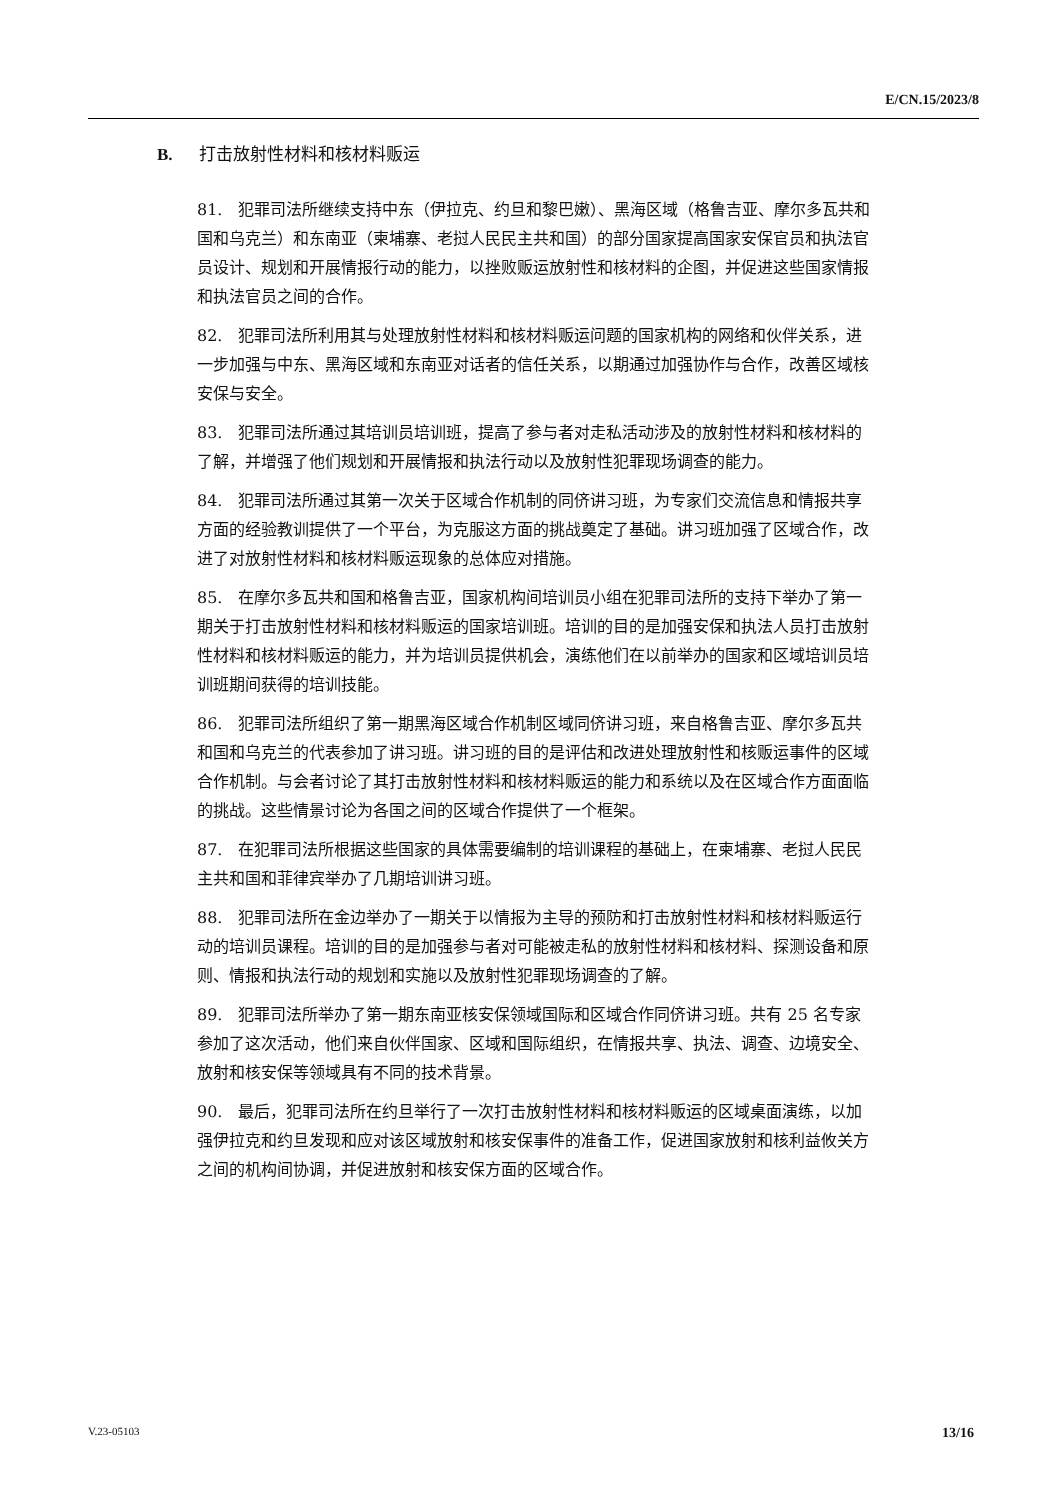E/CN.15/2023/8
B. 打击放射性材料和核材料贩运
81.　犯罪司法所继续支持中东（伊拉克、约旦和黎巴嫩）、黑海区域（格鲁吉亚、摩尔多瓦共和国和乌克兰）和东南亚（柬埔寨、老挝人民民主共和国）的部分国家提高国家安保官员和执法官员设计、规划和开展情报行动的能力，以挫败贩运放射性和核材料的企图，并促进这些国家情报和执法官员之间的合作。
82.　犯罪司法所利用其与处理放射性材料和核材料贩运问题的国家机构的网络和伙伴关系，进一步加强与中东、黑海区域和东南亚对话者的信任关系，以期通过加强协作与合作，改善区域核安保与安全。
83.　犯罪司法所通过其培训员培训班，提高了参与者对走私活动涉及的放射性材料和核材料的了解，并增强了他们规划和开展情报和执法行动以及放射性犯罪现场调查的能力。
84.　犯罪司法所通过其第一次关于区域合作机制的同侪讲习班，为专家们交流信息和情报共享方面的经验教训提供了一个平台，为克服这方面的挑战奠定了基础。讲习班加强了区域合作，改进了对放射性材料和核材料贩运现象的总体应对措施。
85.　在摩尔多瓦共和国和格鲁吉亚，国家机构间培训员小组在犯罪司法所的支持下举办了第一期关于打击放射性材料和核材料贩运的国家培训班。培训的目的是加强安保和执法人员打击放射性材料和核材料贩运的能力，并为培训员提供机会，演练他们在以前举办的国家和区域培训员培训班期间获得的培训技能。
86.　犯罪司法所组织了第一期黑海区域合作机制区域同侪讲习班，来自格鲁吉亚、摩尔多瓦共和国和乌克兰的代表参加了讲习班。讲习班的目的是评估和改进处理放射性和核贩运事件的区域合作机制。与会者讨论了其打击放射性材料和核材料贩运的能力和系统以及在区域合作方面面临的挑战。这些情景讨论为各国之间的区域合作提供了一个框架。
87.　在犯罪司法所根据这些国家的具体需要编制的培训课程的基础上，在柬埔寨、老挝人民民主共和国和菲律宾举办了几期培训讲习班。
88.　犯罪司法所在金边举办了一期关于以情报为主导的预防和打击放射性材料和核材料贩运行动的培训员课程。培训的目的是加强参与者对可能被走私的放射性材料和核材料、探测设备和原则、情报和执法行动的规划和实施以及放射性犯罪现场调查的了解。
89.　犯罪司法所举办了第一期东南亚核安保领域国际和区域合作同侪讲习班。共有 25 名专家参加了这次活动，他们来自伙伴国家、区域和国际组织，在情报共享、执法、调查、边境安全、放射和核安保等领域具有不同的技术背景。
90.　最后，犯罪司法所在约旦举行了一次打击放射性材料和核材料贩运的区域桌面演练，以加强伊拉克和约旦发现和应对该区域放射和核安保事件的准备工作，促进国家放射和核利益攸关方之间的机构间协调，并促进放射和核安保方面的区域合作。
V.23-05103 13/16